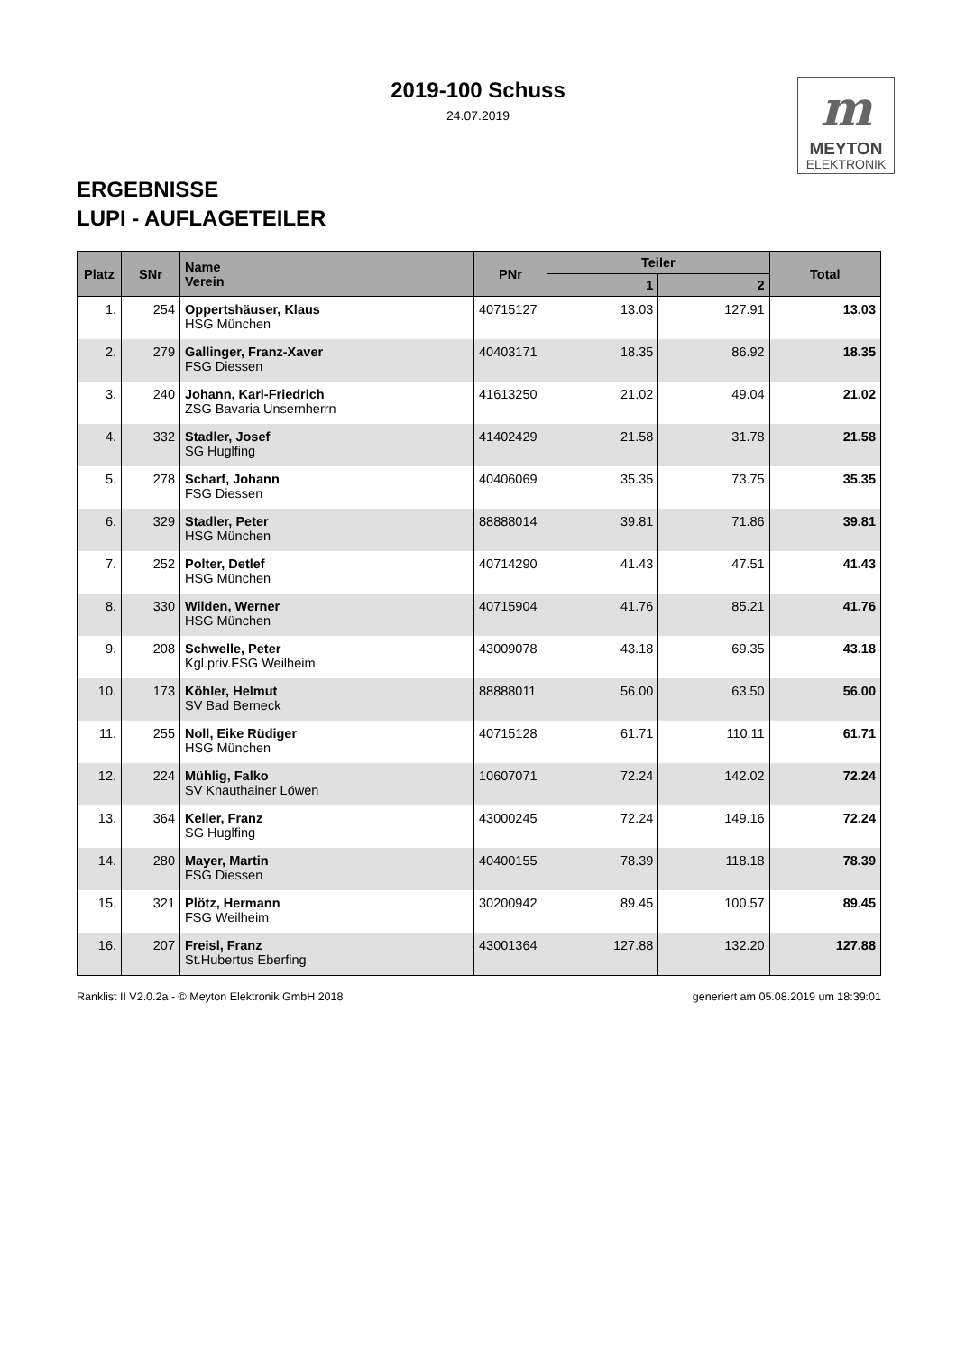2019-100 Schuss
24.07.2019
m
MEYTON
ELEKTRONIK
ERGEBNISSE
LUPI - AUFLAGETEILER
| Platz | SNr | Name Verein | PNr | Teiler | | Total |
| --- | --- | --- | --- | --- | --- | --- |
| | | | | 1 | 2 | |
| 1. | 254 | Oppertshäuser, Klaus HSG München | 40715127 | 13.03 | 127.91 | 13.03 |
| 2. | 279 | Gallinger, Franz-Xaver FSG Diessen | 40403171 | 18.35 | 86.92 | 18.35 |
| 3. | 240 | Johann, Karl-Friedrich ZSG Bavaria Unsernherrn | 41613250 | 21.02 | 49.04 | 21.02 |
| 4. | 332 | Stadler, Josef SG Huglfing | 41402429 | 21.58 | 31.78 | 21.58 |
| 5. | 278 | Scharf, Johann FSG Diessen | 40406069 | 35.35 | 73.75 | 35.35 |
| 6. | 329 | Stadler, Peter HSG München | 88888014 | 39.81 | 71.86 | 39.81 |
| 7. | 252 | Polter, Detlef HSG München | 40714290 | 41.43 | 47.51 | 41.43 |
| 8. | 330 | Wilden, Werner HSG München | 40715904 | 41.76 | 85.21 | 41.76 |
| 9. | 208 | Schwelle, Peter Kgl.priv.FSG Weilheim | 43009078 | 43.18 | 69.35 | 43.18 |
| 10. | 173 | Köhler, Helmut SV Bad Berneck | 88888011 | 56.00 | 63.50 | 56.00 |
| 11. | 255 | Noll, Eike Rüdiger HSG München | 40715128 | 61.71 | 110.11 | 61.71 |
| 12. | 224 | Mühlig, Falko SV Knauthainer Löwen | 10607071 | 72.24 | 142.02 | 72.24 |
| 13. | 364 | Keller, Franz SG Huglfing | 43000245 | 72.24 | 149.16 | 72.24 |
| 14. | 280 | Mayer, Martin FSG Diessen | 40400155 | 78.39 | 118.18 | 78.39 |
| 15. | 321 | Plötz, Hermann FSG Weilheim | 30200942 | 89.45 | 100.57 | 89.45 |
| 16. | 207 | Freisl, Franz St.Hubertus Eberfing | 43001364 | 127.88 | 132.20 | 127.88 |
Ranklist II V2.0.2a - © Meyton Elektronik GmbH 2018 generiert am 05.08.2019 um 18:39:01